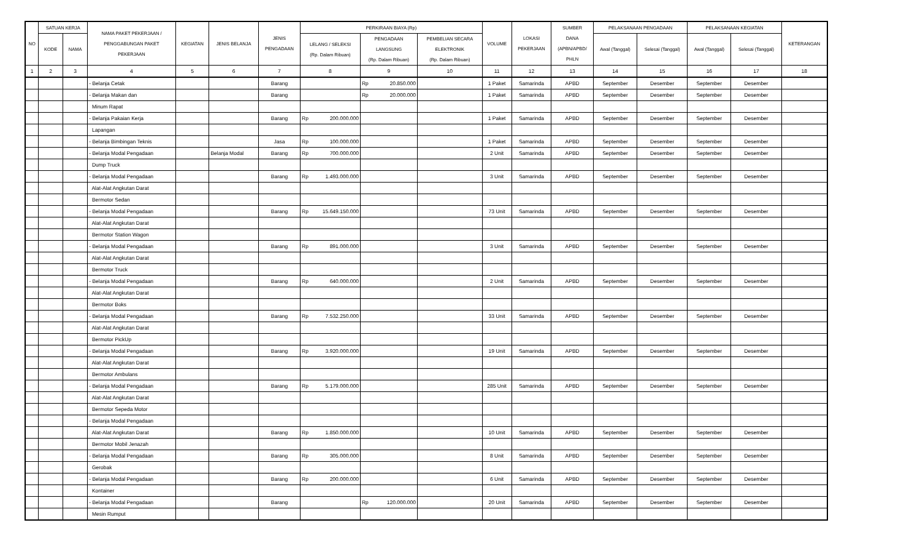| NO | SATUAN KERJA | | NAMA PAKET PEKERJAAN / PENGGABUNGAN PAKET PEKERJAAN | KEGIATAN | JENIS BELANJA | JENIS PENGADAAN | PERKIRAAN BIAYA (Rp) | | | VOLUME | LOKASI PEKERJAAN | SUMBER DANA (APBN/APBD/ PHLN | PELAKSANAAN PENGADAAN | | PELAKSANAAN KEGIATAN | | KETERANGAN |
| --- | --- | --- | --- | --- | --- | --- | --- | --- | --- | --- | --- | --- | --- | --- | --- | --- | --- |
| | KODE | NAMA | | | | | LELANG / SELEKSI (Rp. Dalam Ribuan) | PENGADAAN LANGSUNG (Rp. Dalam Ribuan) | PEMBELIAN SECARA ELEKTRONIK (Rp. Dalam Ribuan) | | | | Awal (Tanggal) | Selesai (Tanggal) | Awal (Tanggal) | Selesai (Tanggal) | |
| 1 | 2 | 3 | 4 | 5 | 6 | 7 | 8 | 9 | 10 | 11 | 12 | 13 | 14 | 15 | 16 | 17 | 18 |
| | | | - Belanja Cetak | | | Barang | | Rp 20.850.000 | | 1 Paket | Samarinda | APBD | September | Desember | September | Desember | |
| | | | - Belanja Makan dan | | | Barang | | Rp 20.000.000 | | 1 Paket | Samarinda | APBD | September | Desember | September | Desember | |
| | | | Minum Rapat | | | | | | | | | | | | | | |
| | | | - Belanja Pakaian Kerja | | | Barang | Rp 200.000.000 | | | 1 Paket | Samarinda | APBD | September | Desember | September | Desember | |
| | | | Lapangan | | | | | | | | | | | | | | |
| | | | - Belanja Bimbingan Teknis | | | Jasa | Rp 100.000.000 | | | 1 Paket | Samarinda | APBD | September | Desember | September | Desember | |
| | | | - Belanja Modal Pengadaan | | Belanja Modal | Barang | Rp 700.000.000 | | | 2 Unit | Samarinda | APBD | September | Desember | September | Desember | |
| | | | Dump Truck | | | | | | | | | | | | | | |
| | | | - Belanja Modal Pengadaan | | | Barang | Rp 1.493.000.000 | | | 3 Unit | Samarinda | APBD | September | Desember | September | Desember | |
| | | | Alat-Alat Angkutan Darat | | | | | | | | | | | | | | |
| | | | Bermotor Sedan | | | | | | | | | | | | | | |
| | | | - Belanja Modal Pengadaan | | | Barang | Rp 15.649.150.000 | | | 73 Unit | Samarinda | APBD | September | Desember | September | Desember | |
| | | | Alat-Alat Angkutan Darat | | | | | | | | | | | | | | |
| | | | Bermotor Station Wagon | | | | | | | | | | | | | | |
| | | | - Belanja Modal Pengadaan | | | Barang | Rp 891.000.000 | | | 3 Unit | Samarinda | APBD | September | Desember | September | Desember | |
| | | | Alat-Alat Angkutan Darat | | | | | | | | | | | | | | |
| | | | Bermotor Truck | | | | | | | | | | | | | | |
| | | | - Belanja Modal Pengadaan | | | Barang | Rp 640.000.000 | | | 2 Unit | Samarinda | APBD | September | Desember | September | Desember | |
| | | | Alat-Alat Angkutan Darat | | | | | | | | | | | | | | |
| | | | Bermotor Boks | | | | | | | | | | | | | | |
| | | | - Belanja Modal Pengadaan | | | Barang | Rp 7.532.250.000 | | | 33 Unit | Samarinda | APBD | September | Desember | September | Desember | |
| | | | Alat-Alat Angkutan Darat | | | | | | | | | | | | | | |
| | | | Bermotor PickUp | | | | | | | | | | | | | | |
| | | | - Belanja Modal Pengadaan | | | Barang | Rp 3.920.000.000 | | | 19 Unit | Samarinda | APBD | September | Desember | September | Desember | |
| | | | Alat-Alat Angkutan Darat | | | | | | | | | | | | | | |
| | | | Bermotor Ambulans | | | | | | | | | | | | | | |
| | | | - Belanja Modal Pengadaan | | | Barang | Rp 5.179.000.000 | | | 285 Unit | Samarinda | APBD | September | Desember | September | Desember | |
| | | | Alat-Alat Angkutan Darat | | | | | | | | | | | | | | |
| | | | Bermotor Sepeda Motor | | | | | | | | | | | | | | |
| | | | - Belanja Modal Pengadaan | | | | | | | | | | | | | | |
| | | | Alat-Alat Angkutan Darat | | | Barang | Rp 1.850.000.000 | | | 10 Unit | Samarinda | APBD | September | Desember | September | Desember | |
| | | | Bermotor Mobil Jenazah | | | | | | | | | | | | | | |
| | | | - Belanja Modal Pengadaan | | | Barang | Rp 305.000.000 | | | 8 Unit | Samarinda | APBD | September | Desember | September | Desember | |
| | | | Gerobak | | | | | | | | | | | | | | |
| | | | - Belanja Modal Pengadaan | | | Barang | Rp 200.000.000 | | | 6 Unit | Samarinda | APBD | September | Desember | September | Desember | |
| | | | Kontainer | | | | | | | | | | | | | | |
| | | | - Belanja Modal Pengadaan | | | Barang | | Rp 120.000.000 | | 20 Unit | Samarinda | APBD | September | Desember | September | Desember | |
| | | | Mesin Rumput | | | | | | | | | | | | | | |